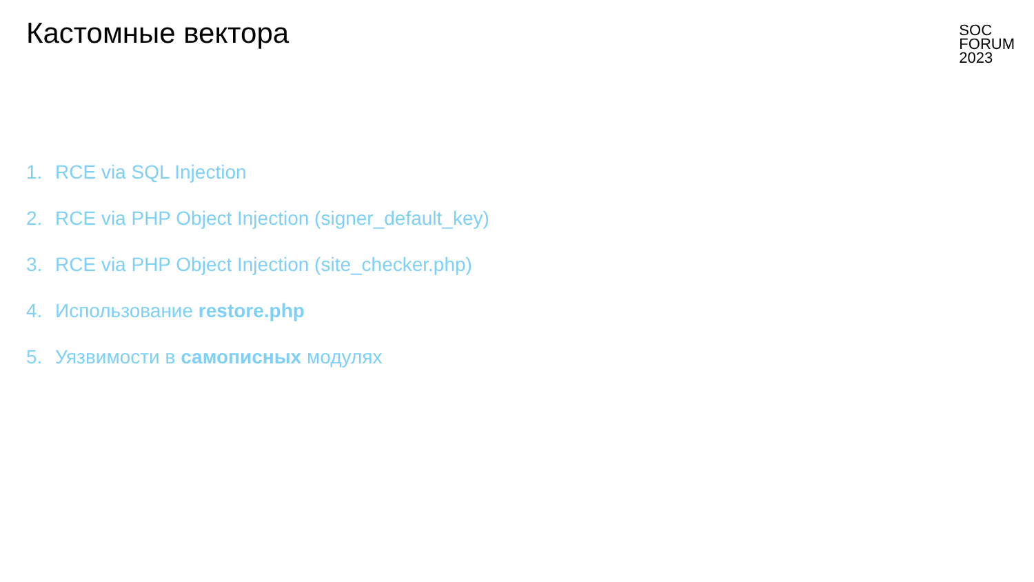Кастомные вектора
SOC
FORUM
2023
1. RCE via SQL Injection
2. RCE via PHP Object Injection (signer_default_key)
3. RCE via PHP Object Injection (site_checker.php)
4. Использование restore.php
5. Уязвимости в самописных модулях